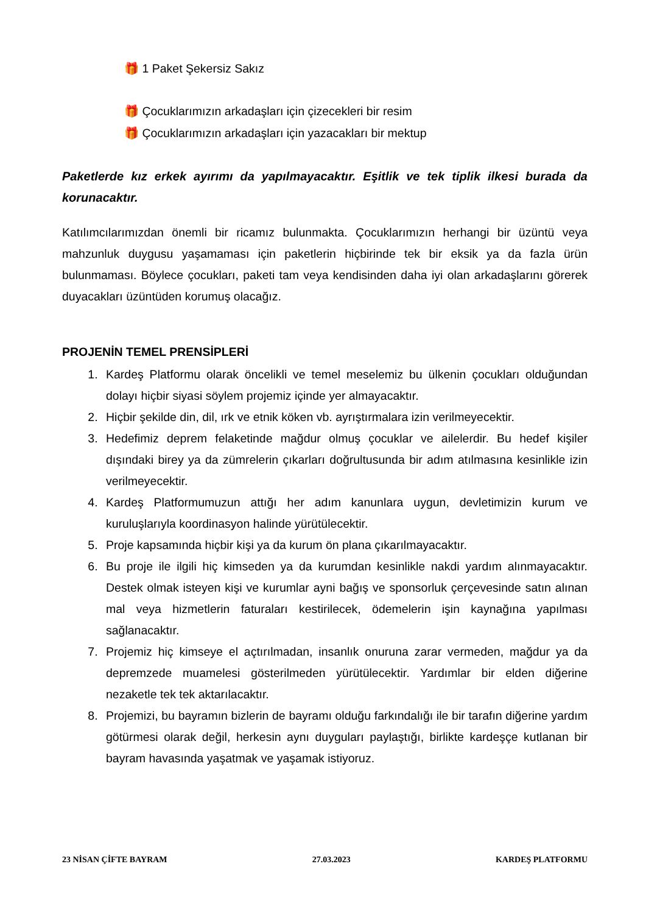🎁 1 Paket Şekersiz Sakız
🎁 Çocuklarımızın arkadaşları için çizecekleri bir resim
🎁 Çocuklarımızın arkadaşları için yazacakları bir mektup
Paketlerde kız erkek ayırımı da yapılmayacaktır. Eşitlik ve tek tiplik ilkesi burada da korunacaktır.
Katılımcılarımızdan önemli bir ricamız bulunmakta. Çocuklarımızın herhangi bir üzüntü veya mahzunluk duygusu yaşamaması için paketlerin hiçbirinde tek bir eksik ya da fazla ürün bulunmaması. Böylece çocukları, paketi tam veya kendisinden daha iyi olan arkadaşlarını görerek duyacakları üzüntüden korumuş olacağız.
PROJENİN TEMEL PRENSİPLERİ
1. Kardeş Platformu olarak öncelikli ve temel meselemiz bu ülkenin çocukları olduğundan dolayı hiçbir siyasi söylem projemiz içinde yer almayacaktır.
2. Hiçbir şekilde din, dil, ırk ve etnik köken vb. ayrıştırmalara izin verilmeyecektir.
3. Hedefimiz deprem felaketinde mağdur olmuş çocuklar ve ailelerdir. Bu hedef kişiler dışındaki birey ya da zümrelerin çıkarları doğrultusunda bir adım atılmasına kesinlikle izin verilmeyecektir.
4. Kardeş Platformumuzun attığı her adım kanunlara uygun, devletimizin kurum ve kuruluşlarıyla koordinasyon halinde yürütülecektir.
5. Proje kapsamında hiçbir kişi ya da kurum ön plana çıkarılmayacaktır.
6. Bu proje ile ilgili hiç kimseden ya da kurumdan kesinlikle nakdi yardım alınmayacaktır. Destek olmak isteyen kişi ve kurumlar ayni bağış ve sponsorluk çerçevesinde satın alınan mal veya hizmetlerin faturaları kestirilecek, ödemelerin işin kaynağına yapılması sağlanacaktır.
7. Projemiz hiç kimseye el açtırılmadan, insanlık onuruna zarar vermeden, mağdur ya da depremzede muamelesi gösterilmeden yürütülecektir. Yardımlar bir elden diğerine nezaketle tek tek aktarılacaktır.
8. Projemizi, bu bayramın bizlerin de bayramı olduğu farkındalığı ile bir tarafın diğerine yardım götürmesi olarak değil, herkesin aynı duyguları paylaştığı, birlikte kardeşçe kutlanan bir bayram havasında yaşatmak ve yaşamak istiyoruz.
23 NİSAN ÇİFTE BAYRAM 27.03.2023 KARDEŞ PLATFORMU